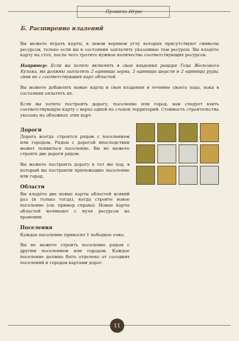Правила Игры
Б. Расширение владений
Вы можете играть карты, в левом верхнем углу которых присутствуют символы ресурсов, только если вы в состоянии заплатить указанные там ресурсы. Вы кладёте карту на стол, после чего тратите нужное количество соответствующих ресурсов.
Например: Если вы хотите включить в свои владения рыцаря Гоца Железного Кулака, вы должны заплатить 2 единицы зерна, 2 единицы шерсти и 2 единицы руды, сняв их с соответствующих карт областей.
Вы можете добавлять новые карты в свои владения в течение своего хода, пока в состоянии оплатить их.
Если вы хотите построить дорогу, поселение или город, вам следует взять соответствующую карту с верха одной из стопок территорий. Стоимость строительства указана на обложках этих карт.
Дороги
Дорога всегда строится рядом с поселением или городом. Рядом с дорогой впоследствии может появиться поселение. Вы не можете строить две дороги рядом.
Вы можете построить дорогу в тот же ход, в который вы построили прилежащие поселение или город.
Области
Вы кладёте две новые карты областей всякий раз (и только тогда), когда строите новое поселение (см. пример справа). Новые карты областей начинают с нуля ресурсов на хранении.
Поселения
Каждое поселение приносит 1 победное очко.
Вы не можете строить поселение рядом с другим поселением или городом. Каждое поселение должно быть отделено от соседних поселений и городов картами дорог.
11